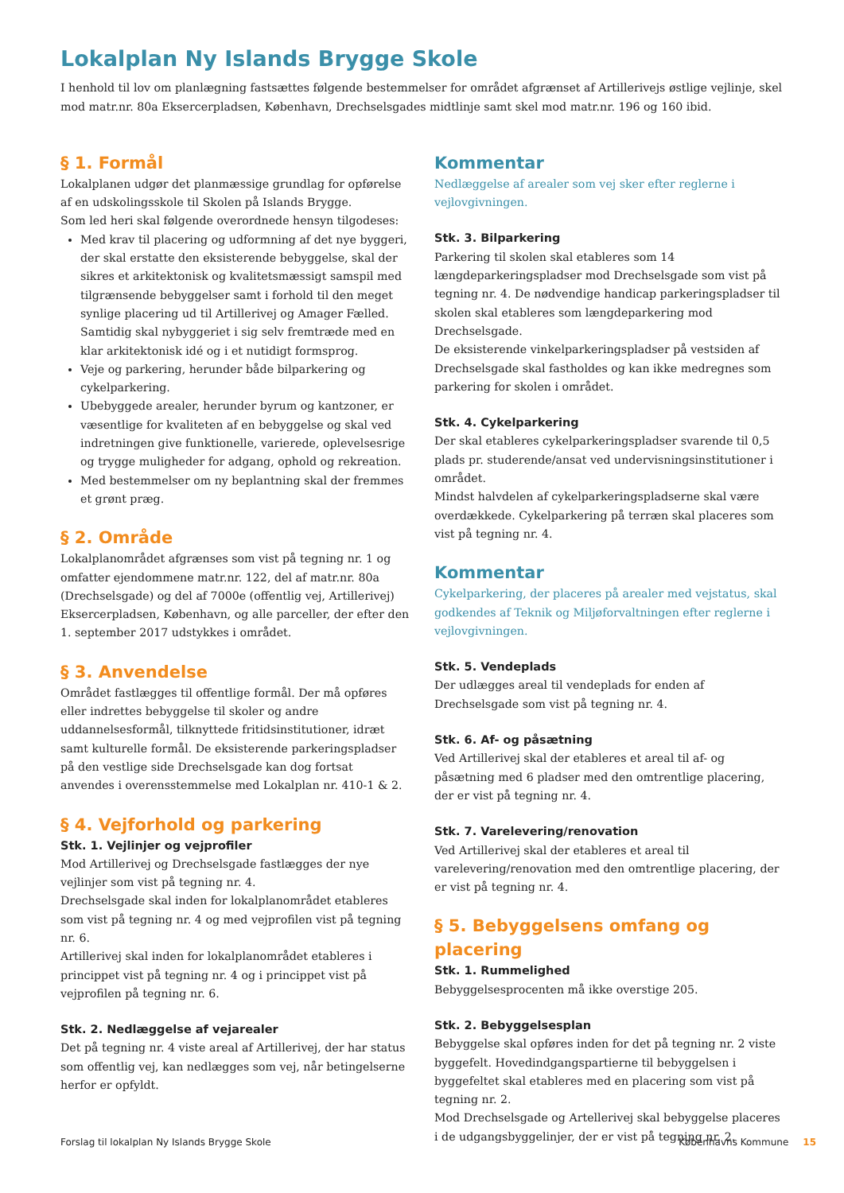Lokalplan Ny Islands Brygge Skole
I henhold til lov om planlægning fastsættes følgende bestemmelser for området afgrænset af Artillerivejs østlige vejlinje, skel mod matr.nr. 80a Eksercerpladsen, København, Drechselsgades midtlinje samt skel mod matr.nr. 196 og 160 ibid.
§ 1. Formål
Lokalplanen udgør det planmæssige grundlag for opførelse af en udskolingsskole til Skolen på Islands Brygge.
Som led heri skal følgende overordnede hensyn tilgodeses:
Med krav til placering og udformning af det nye byggeri, der skal erstatte den eksisterende bebyggelse, skal der sikres et arkitektonisk og kvalitetsmæssigt samspil med tilgrænsende bebyggelser samt i forhold til den meget synlige placering ud til Artillerivej og Amager Fælled. Samtidig skal nybyggeriet i sig selv fremtræde med en klar arkitektonisk idé og i et nutidigt formsprog.
Veje og parkering, herunder både bilparkering og cykelparkering.
Ubebyggede arealer, herunder byrum og kantzoner, er væsentlige for kvaliteten af en bebyggelse og skal ved indretningen give funktionelle, varierede, oplevelsesrige og trygge muligheder for adgang, ophold og rekreation.
Med bestemmelser om ny beplantning skal der fremmes et grønt præg.
§ 2. Område
Lokalplanområdet afgrænses som vist på tegning nr. 1 og omfatter ejendommene matr.nr. 122, del af matr.nr. 80a (Drechselsgade) og del af 7000e (offentlig vej, Artillerivej) Eksercerpladsen, København, og alle parceller, der efter den 1. september 2017 udstykkes i området.
§ 3. Anvendelse
Området fastlægges til offentlige formål. Der må opføres eller indrettes bebyggelse til skoler og andre uddannelsesformål, tilknyttede fritidsinstitutioner, idræt samt kulturelle formål. De eksisterende parkeringspladser på den vestlige side Drechselsgade kan dog fortsat anvendes i overensstemmelse med Lokalplan nr. 410-1 & 2.
§ 4. Vejforhold og parkering
Stk. 1. Vejlinjer og vejprofiler
Mod Artillerivej og Drechselsgade fastlægges der nye vejlinjer som vist på tegning nr. 4.
Drechselsgade skal inden for lokalplanområdet etableres som vist på tegning nr. 4 og med vejprofilen vist på tegning nr. 6.
Artillerivej skal inden for lokalplanområdet etableres i princippet vist på tegning nr. 4 og i princippet vist på vejprofilen på tegning nr. 6.
Stk. 2. Nedlæggelse af vejarealer
Det på tegning nr. 4 viste areal af Artillerivej, der har status som offentlig vej, kan nedlægges som vej, når betingelserne herfor er opfyldt.
Kommentar
Nedlæggelse af arealer som vej sker efter reglerne i vejlovgivningen.
Stk. 3. Bilparkering
Parkering til skolen skal etableres som 14 længdeparkeringspladser mod Drechselsgade som vist på tegning nr. 4. De nødvendige handicap parkeringspladser til skolen skal etableres som længdeparkering mod Drechselsgade.
De eksisterende vinkelparkeringspladser på vestsiden af Drechselsgade skal fastholdes og kan ikke medregnes som parkering for skolen i området.
Stk. 4. Cykelparkering
Der skal etableres cykelparkeringspladser svarende til 0,5 plads pr. studerende/ansat ved undervisningsinstitutioner i området.
Mindst halvdelen af cykelparkeringspladserne skal være overdækkede. Cykelparkering på terræn skal placeres som vist på tegning nr. 4.
Kommentar
Cykelparkering, der placeres på arealer med vejstatus, skal godkendes af Teknik og Miljøforvaltningen efter reglerne i vejlovgivningen.
Stk. 5. Vendeplads
Der udlægges areal til vendeplads for enden af Drechselsgade som vist på tegning nr. 4.
Stk. 6. Af- og påsætning
Ved Artillerivej skal der etableres et areal til af- og påsætning med 6 pladser med den omtrentlige placering, der er vist på tegning nr. 4.
Stk. 7. Varelevering/renovation
Ved Artillerivej skal der etableres et areal til varelevering/renovation med den omtrentlige placering, der er vist på tegning nr. 4.
§ 5. Bebyggelsens omfang og placering
Stk. 1. Rummelighed
Bebyggelsesprocenten må ikke overstige 205.
Stk. 2. Bebyggelsesplan
Bebyggelse skal opføres inden for det på tegning nr. 2 viste byggefelt. Hovedindgangspartierne til bebyggelsen i byggefeltet skal etableres med en placering som vist på tegning nr. 2.
Mod Drechselsgade og Artellerivej skal bebyggelse placeres i de udgangsbyggelinjer, der er vist på tegning nr. 2.
Forslag til lokalplan Ny Islands Brygge Skole Københavns Kommune 15